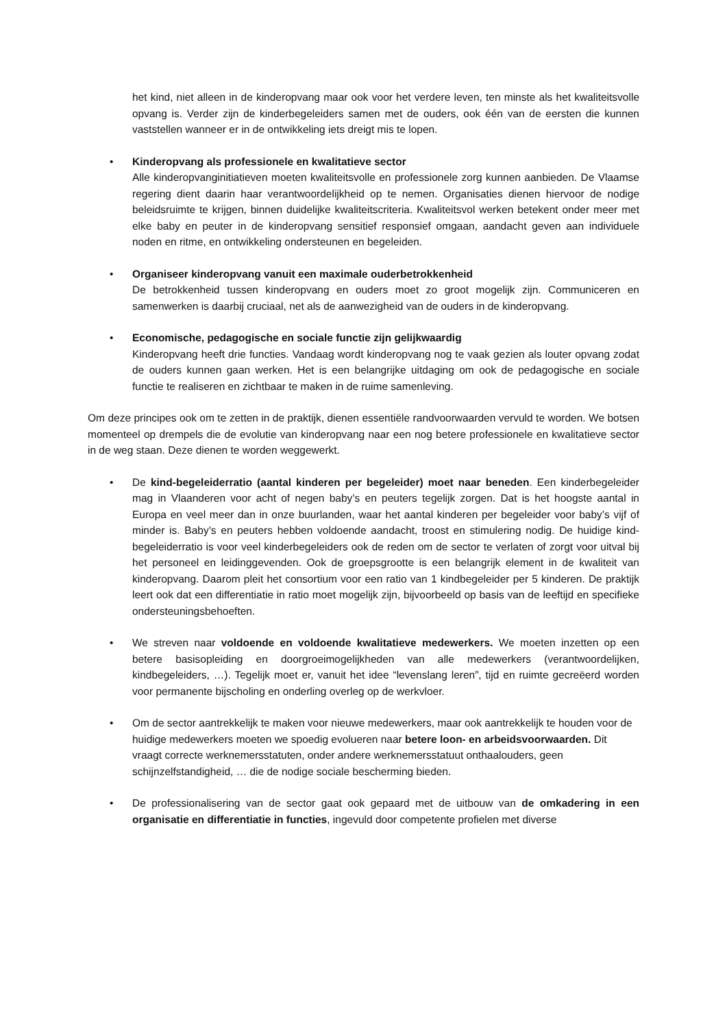het kind, niet alleen in de kinderopvang maar ook voor het verdere leven, ten minste als het kwaliteitsvolle opvang is. Verder zijn de kinderbegeleiders samen met de ouders, ook één van de eersten die kunnen vaststellen wanneer er in de ontwikkeling iets dreigt mis te lopen.
• Kinderopvang als professionele en kwalitatieve sector
Alle kinderopvanginitiatieven moeten kwaliteitsvolle en professionele zorg kunnen aanbieden. De Vlaamse regering dient daarin haar verantwoordelijkheid op te nemen. Organisaties dienen hiervoor de nodige beleidsruimte te krijgen, binnen duidelijke kwaliteitscriteria. Kwaliteitsvol werken betekent onder meer met elke baby en peuter in de kinderopvang sensitief responsief omgaan, aandacht geven aan individuele noden en ritme, en ontwikkeling ondersteunen en begeleiden.
• Organiseer kinderopvang vanuit een maximale ouderbetrokkenheid
De betrokkenheid tussen kinderopvang en ouders moet zo groot mogelijk zijn. Communiceren en samenwerken is daarbij cruciaal, net als de aanwezigheid van de ouders in de kinderopvang.
• Economische, pedagogische en sociale functie zijn gelijkwaardig
Kinderopvang heeft drie functies. Vandaag wordt kinderopvang nog te vaak gezien als louter opvang zodat de ouders kunnen gaan werken. Het is een belangrijke uitdaging om ook de pedagogische en sociale functie te realiseren en zichtbaar te maken in de ruime samenleving.
Om deze principes ook om te zetten in de praktijk, dienen essentiële randvoorwaarden vervuld te worden. We botsen momenteel op drempels die de evolutie van kinderopvang naar een nog betere professionele en kwalitatieve sector in de weg staan. Deze dienen te worden weggewerkt.
• De kind-begeleiderratio (aantal kinderen per begeleider) moet naar beneden. Een kinderbegeleider mag in Vlaanderen voor acht of negen baby’s en peuters tegelijk zorgen. Dat is het hoogste aantal in Europa en veel meer dan in onze buurlanden, waar het aantal kinderen per begeleider voor baby’s vijf of minder is. Baby’s en peuters hebben voldoende aandacht, troost en stimulering nodig. De huidige kind-begeleiderratio is voor veel kinderbegeleiders ook de reden om de sector te verlaten of zorgt voor uitval bij het personeel en leidinggevenden. Ook de groepsgrootte is een belangrijk element in de kwaliteit van kinderopvang. Daarom pleit het consortium voor een ratio van 1 kindbegeleider per 5 kinderen. De praktijk leert ook dat een differentiatie in ratio moet mogelijk zijn, bijvoorbeeld op basis van de leeftijd en specifieke ondersteuningsbehoeften.
• We streven naar voldoende en voldoende kwalitatieve medewerkers. We moeten inzetten op een betere basisopleiding en doorgroeimogelijkheden van alle medewerkers (verantwoordelijken, kindbegeleiders, …). Tegelijk moet er, vanuit het idee “levenslang leren”, tijd en ruimte gecreëerd worden voor permanente bijscholing en onderling overleg op de werkvloer.
• Om de sector aantrekkelijk te maken voor nieuwe medewerkers, maar ook aantrekkelijk te houden voor de huidige medewerkers moeten we spoedig evolueren naar betere loon- en arbeidsvoorwaarden. Dit vraagt correcte werknemersstatuten, onder andere werknemersstatuut onthaalouders, geen schijnzelfstandigheid, … die de nodige sociale bescherming bieden.
• De professionalisering van de sector gaat ook gepaard met de uitbouw van de omkadering in een organisatie en differentiatie in functies, ingevuld door competente profielen met diverse